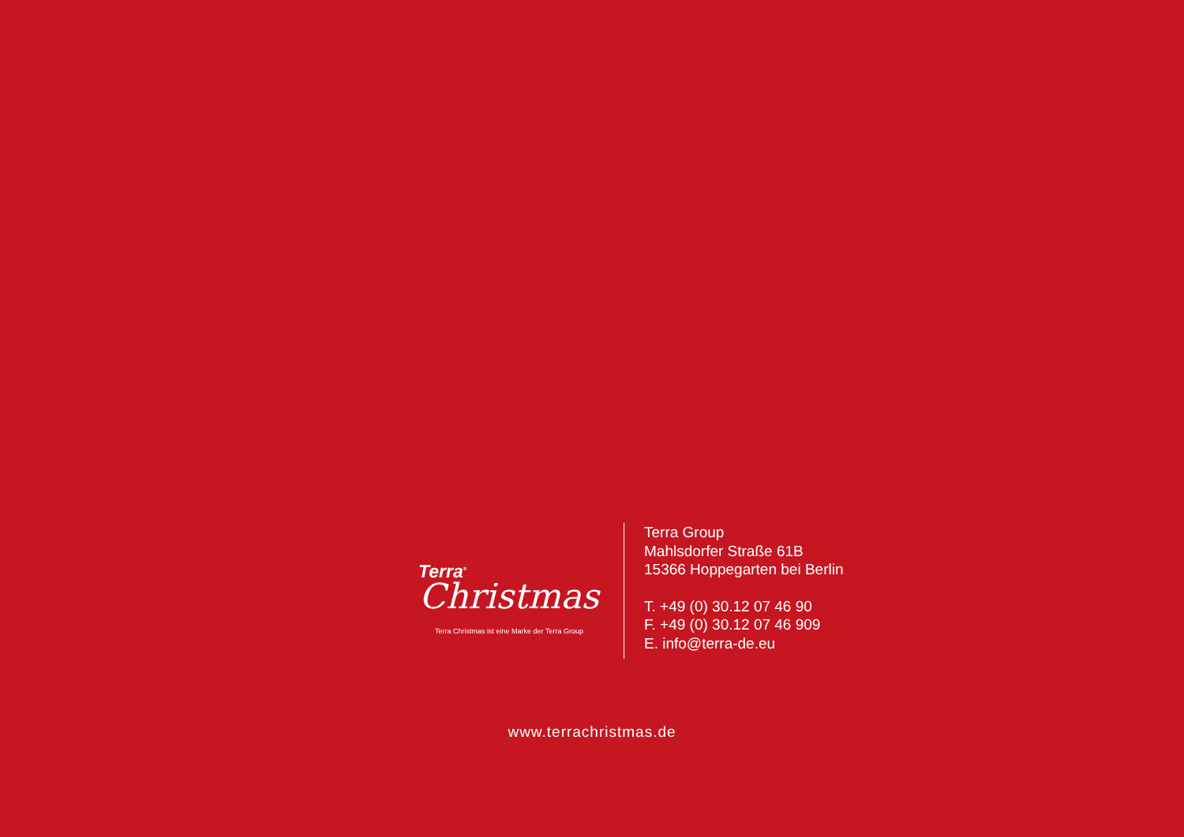Terra<sup>®</sup>
Christmas
Terra Christmas ist eine Marke der Terra Group
Terra Group
Mahlsdorfer Straße 61B
15366 Hoppegarten bei Berlin
T. +49 (0) 30.12 07 46 90
F. +49 (0) 30.12 07 46 909
E. info@terra-de.eu
www.terrachristmas.de